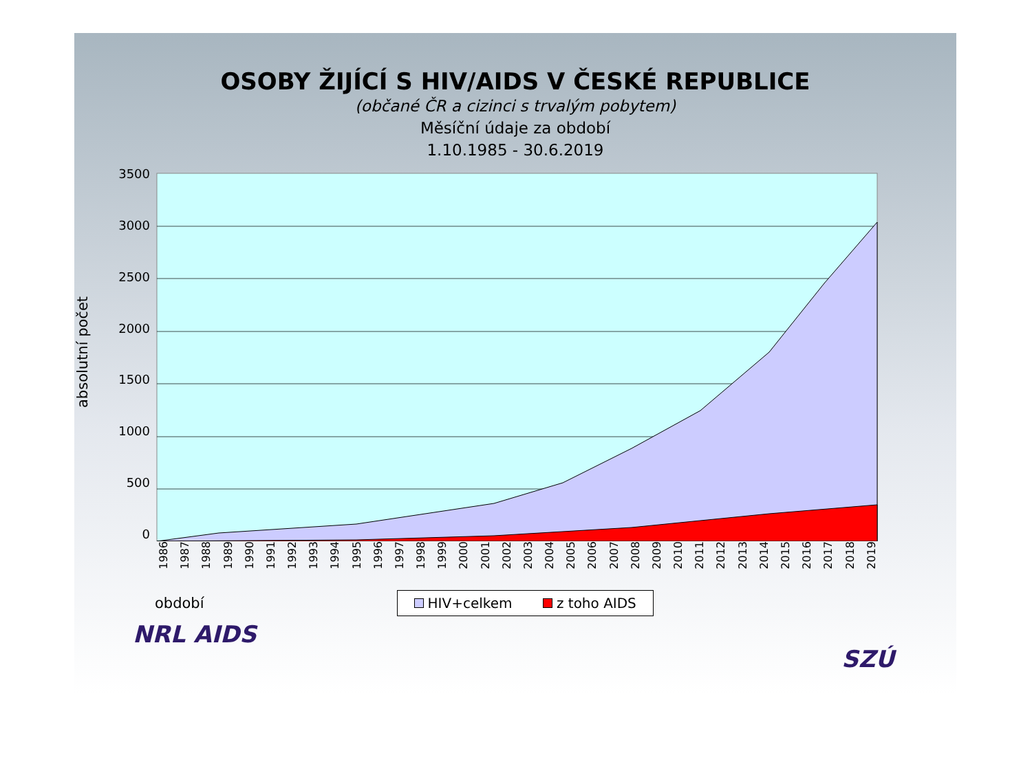OSOBY ŽIJÍCÍ S HIV/AIDS V ČESKÉ REPUBLICE
(občané ČR a cizinci s trvalým pobytem)
Měsíční údaje za období
1.10.1985 - 30.6.2019
absolutní počet
3500
3000
2500
2000
1500
1000
500
0
1986 1987 1988 1989 1990 1991 1992 1993 1994 1995 1996 1997 1998 1999 2000 2001 2002 2003 2004 2005 2006 2007 2008 2009 2010 2011 2012 2013 2014 2015 2016 2017 2018 2019
období
HIV+celkem z toho AIDS
NRL AIDS
SZÚ